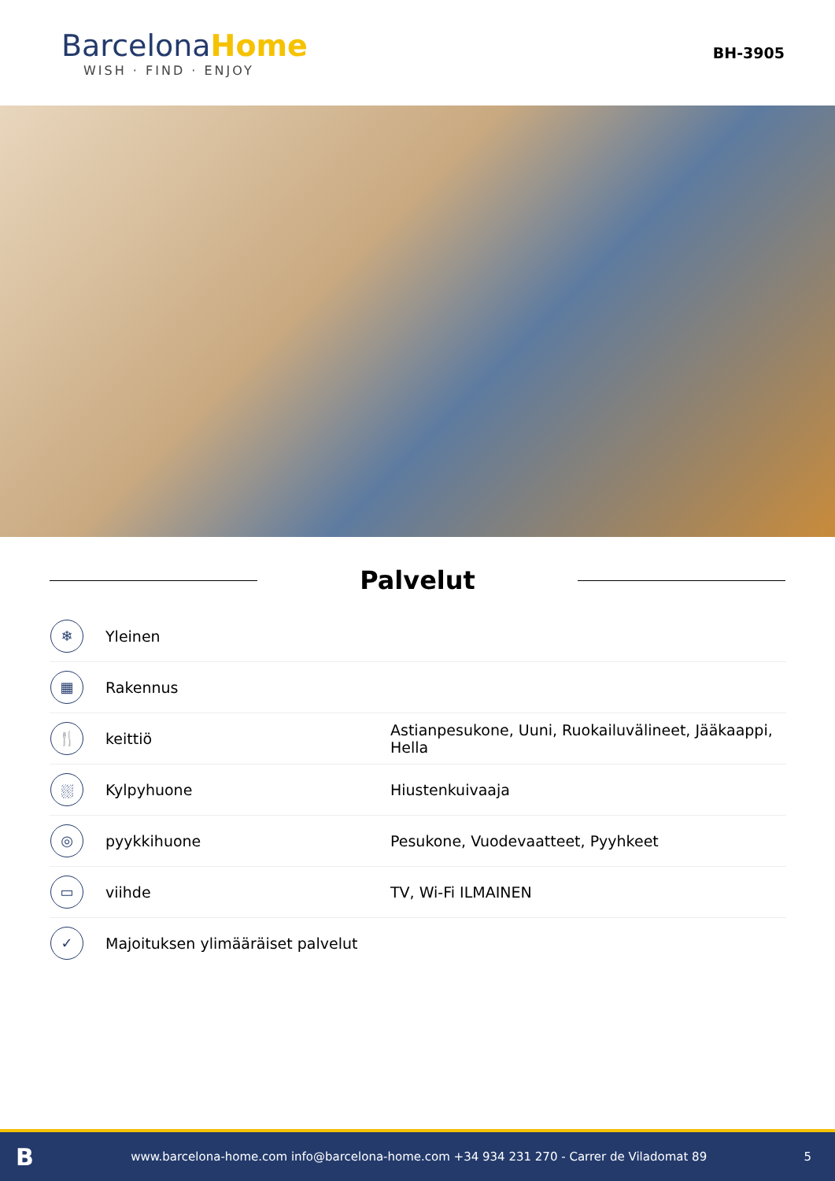Barcelona Home
WISH · FIND · ENJOY
BH-3905
Palvelut
| ❄ | Yleinen | |
| ▦ | Rakennus | |
| 🍴 | keittiö | Astianpesukone, Uuni, Ruokailuvälineet, Jääkaappi, Hella |
| ⛆ | Kylpyhuone | Hiustenkuivaaja |
| ◎ | pyykkihuone | Pesukone, Vuodevaatteet, Pyyhkeet |
| ▭ | viihde | TV, Wi-Fi ILMAINEN |
| ✓ | Majoituksen ylimääräiset palvelut | |
Bwww.barcelona-home.com info@barcelona-home.com +34 934 231 270 - Carrer de Viladomat 89 5